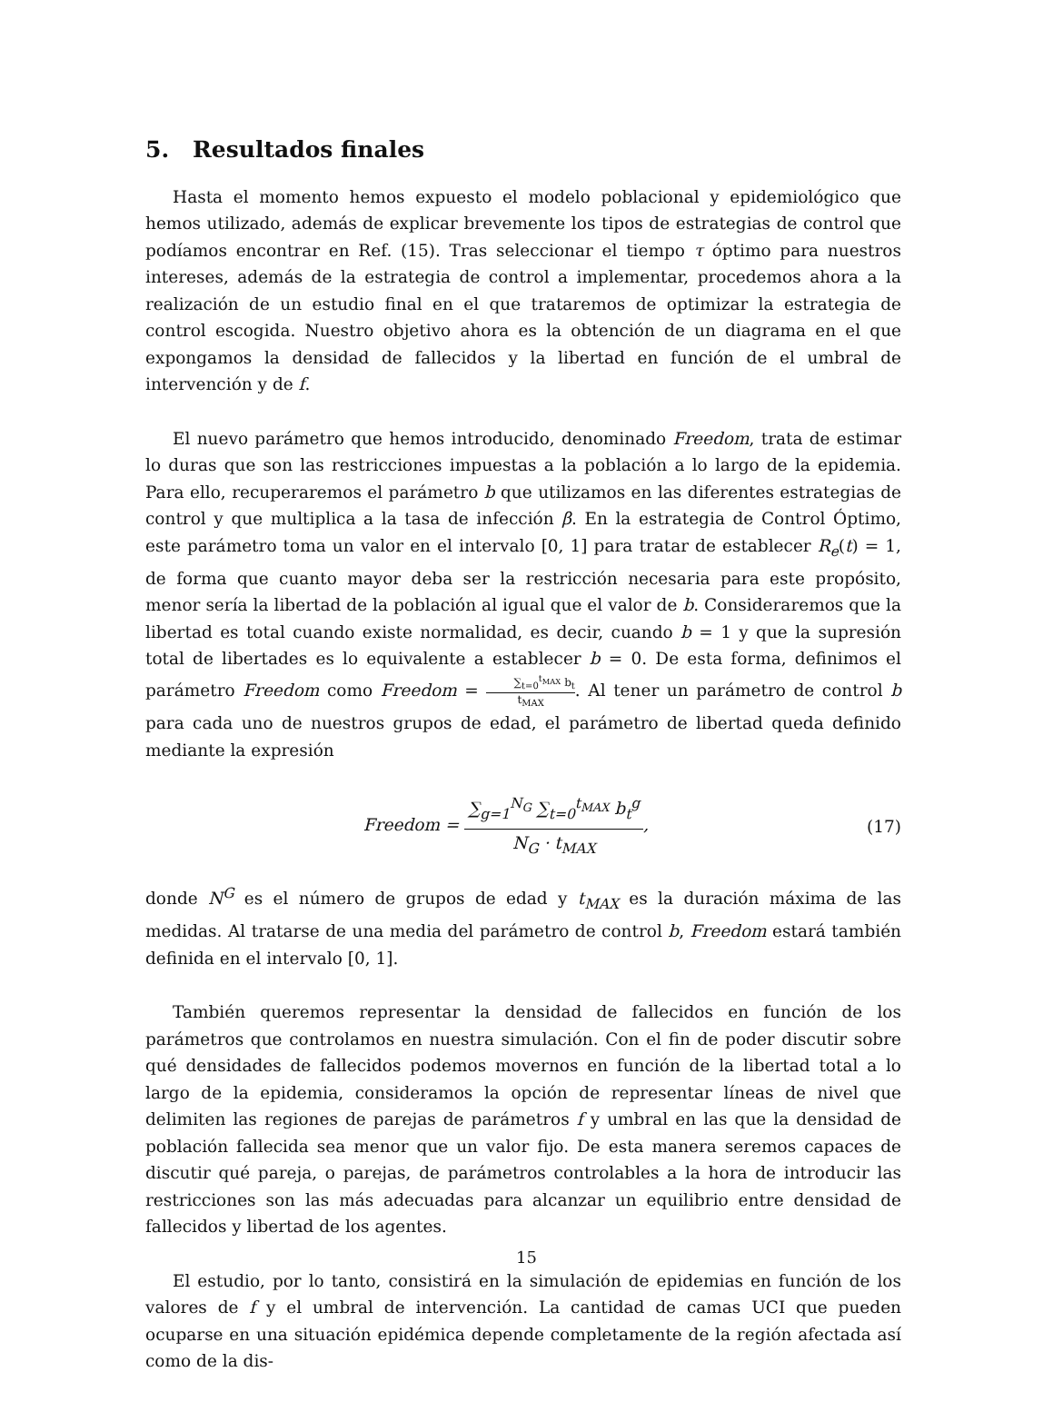5. Resultados finales
Hasta el momento hemos expuesto el modelo poblacional y epidemiológico que hemos utilizado, además de explicar brevemente los tipos de estrategias de control que podíamos encontrar en Ref. (15). Tras seleccionar el tiempo τ óptimo para nuestros intereses, además de la estrategia de control a implementar, procedemos ahora a la realización de un estudio final en el que trataremos de optimizar la estrategia de control escogida. Nuestro objetivo ahora es la obtención de un diagrama en el que expongamos la densidad de fallecidos y la libertad en función de el umbral de intervención y de f.
El nuevo parámetro que hemos introducido, denominado Freedom, trata de estimar lo duras que son las restricciones impuestas a la población a lo largo de la epidemia. Para ello, recuperaremos el parámetro b que utilizamos en las diferentes estrategias de control y que multiplica a la tasa de infección β. En la estrategia de Control Óptimo, este parámetro toma un valor en el intervalo [0, 1] para tratar de establecer R<sub>e</sub>(t) = 1, de forma que cuanto mayor deba ser la restricción necesaria para este propósito, menor sería la libertad de la población al igual que el valor de b. Consideraremos que la libertad es total cuando existe normalidad, es decir, cuando b = 1 y que la supresión total de libertades es lo equivalente a establecer b = 0. De esta forma, definimos el parámetro Freedom como Freedom = ∑<sub>t=0</sub><sup>t<sub>MAX</sub></sup> b<sub>t</sub> t<sub>MAX</sub>. Al tener un parámetro de control b para cada uno de nuestros grupos de edad, el parámetro de libertad queda definido mediante la expresión
Freedom = ∑<sub>g=1</sub><sup>N<sub>G</sub></sup> ∑<sub>t=0</sub><sup>t<sub>MAX</sub></sup> b<sub>t</sub><sup>g</sup> N<sub>G</sub> · t<sub>MAX</sub>,
(17)
donde N<sup>G</sup> es el número de grupos de edad y t<sub>MAX</sub> es la duración máxima de las medidas. Al tratarse de una media del parámetro de control b, Freedom estará también definida en el intervalo [0, 1].
También queremos representar la densidad de fallecidos en función de los parámetros que controlamos en nuestra simulación. Con el fin de poder discutir sobre qué densidades de fallecidos podemos movernos en función de la libertad total a lo largo de la epidemia, consideramos la opción de representar líneas de nivel que delimiten las regiones de parejas de parámetros f y umbral en las que la densidad de población fallecida sea menor que un valor fijo. De esta manera seremos capaces de discutir qué pareja, o parejas, de parámetros controlables a la hora de introducir las restricciones son las más adecuadas para alcanzar un equilibrio entre densidad de fallecidos y libertad de los agentes.
El estudio, por lo tanto, consistirá en la simulación de epidemias en función de los valores de f y el umbral de intervención. La cantidad de camas UCI que pueden ocuparse en una situación epidémica depende completamente de la región afectada así como de la dis-
15